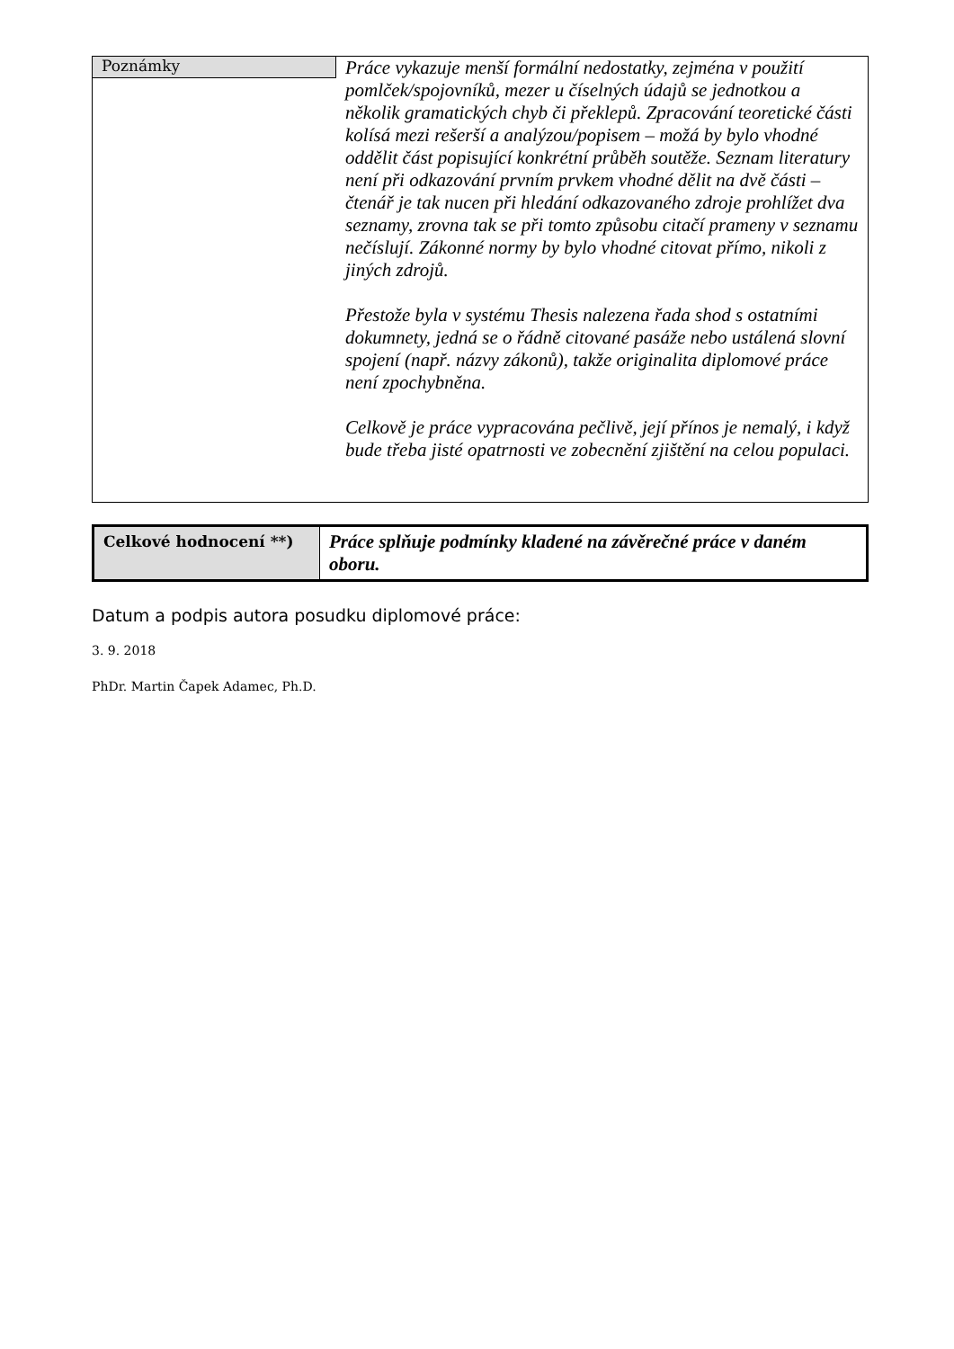| Poznámky | Práce vykazuje menší formální nedostatky, zejména v použití pomlček/spojovníků, mezer u číselných údajů se jednotkou a několik gramatických chyb či překlepů. Zpracování teoretické části kolísá mezi rešerší a analýzou/popisem – možá by bylo vhodné oddělit část popisující konkrétní průběh soutěže. Seznam literatury není při odkazování prvním prvkem vhodné dělit na dvě části – čtenář je tak nucen při hledání odkazovaného zdroje prohlížet dva seznamy, zrovna tak se při tomto způsobu citačí prameny v seznamu nečíslují. Zákonné normy by bylo vhodné citovat přímo, nikoli z jiných zdrojů. Přestože byla v systému Thesis nalezena řada shod s ostatními dokumnety, jedná se o řádně citované pasáže nebo ustálená slovní spojení (např. názvy zákonů), takže originalita diplomové práce není zpochybněna. Celkově je práce vypracována pečlivě, její přínos je nemalý, i když bude třeba jisté opatrnosti ve zobecnění zjištění na celou populaci. |
| Celkové hodnocení **) | Práce splňuje podmínky kladené na závěrečné práce v daném oboru. |
Datum a podpis autora posudku diplomové práce:
3. 9. 2018
PhDr. Martin Čapek Adamec, Ph.D.